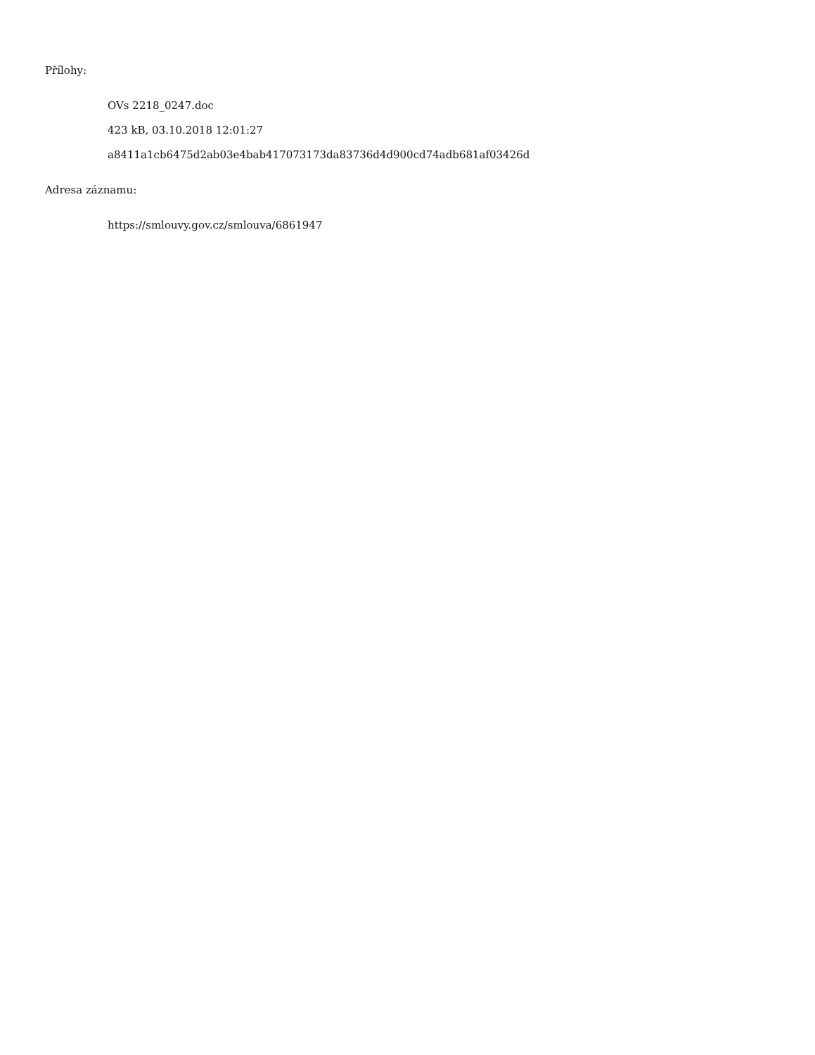Přílohy:
OVs 2218_0247.doc
423 kB, 03.10.2018 12:01:27
a8411a1cb6475d2ab03e4bab417073173da83736d4d900cd74adb681af03426d
Adresa záznamu:
https://smlouvy.gov.cz/smlouva/6861947